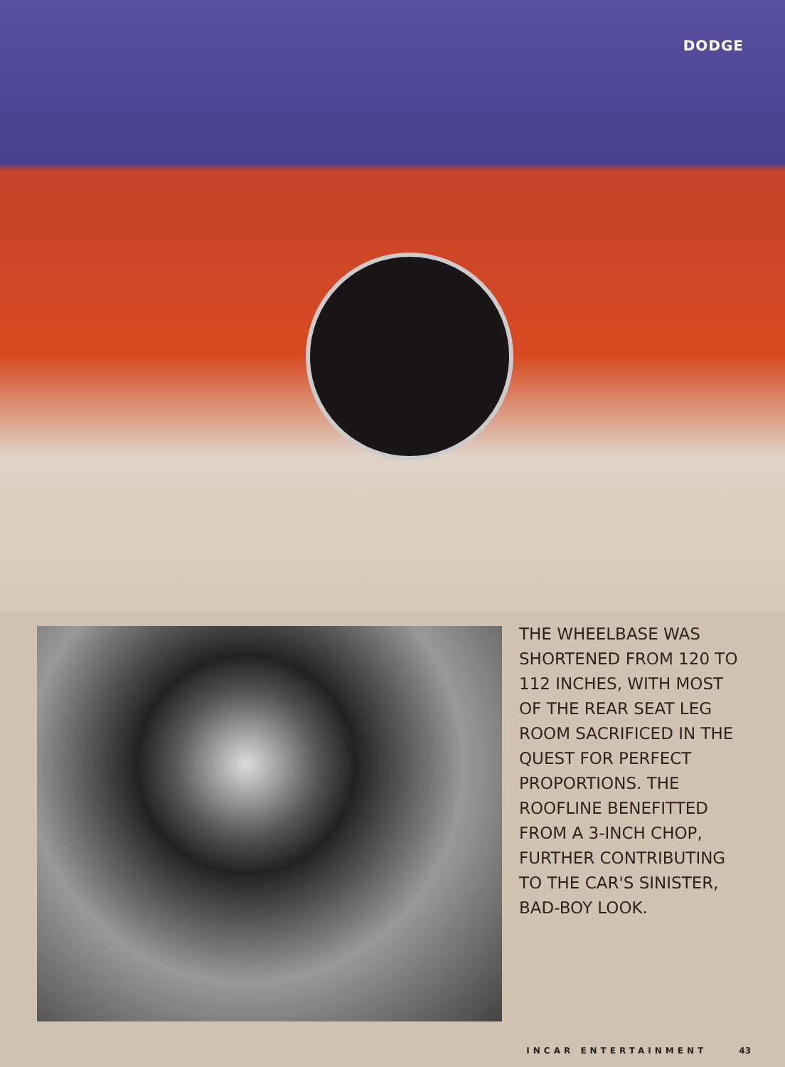DODGE
THE WHEELBASE WAS SHORTENED FROM 120 TO 112 INCHES, WITH MOST OF THE REAR SEAT LEG ROOM SACRIFICED IN THE QUEST FOR PERFECT PROPORTIONS. THE ROOFLINE BENEFITTED FROM A 3-INCH CHOP, FURTHER CONTRIBUTING TO THE CAR'S SINISTER, BAD-BOY LOOK.
INCAR ENTERTAINMENT 43